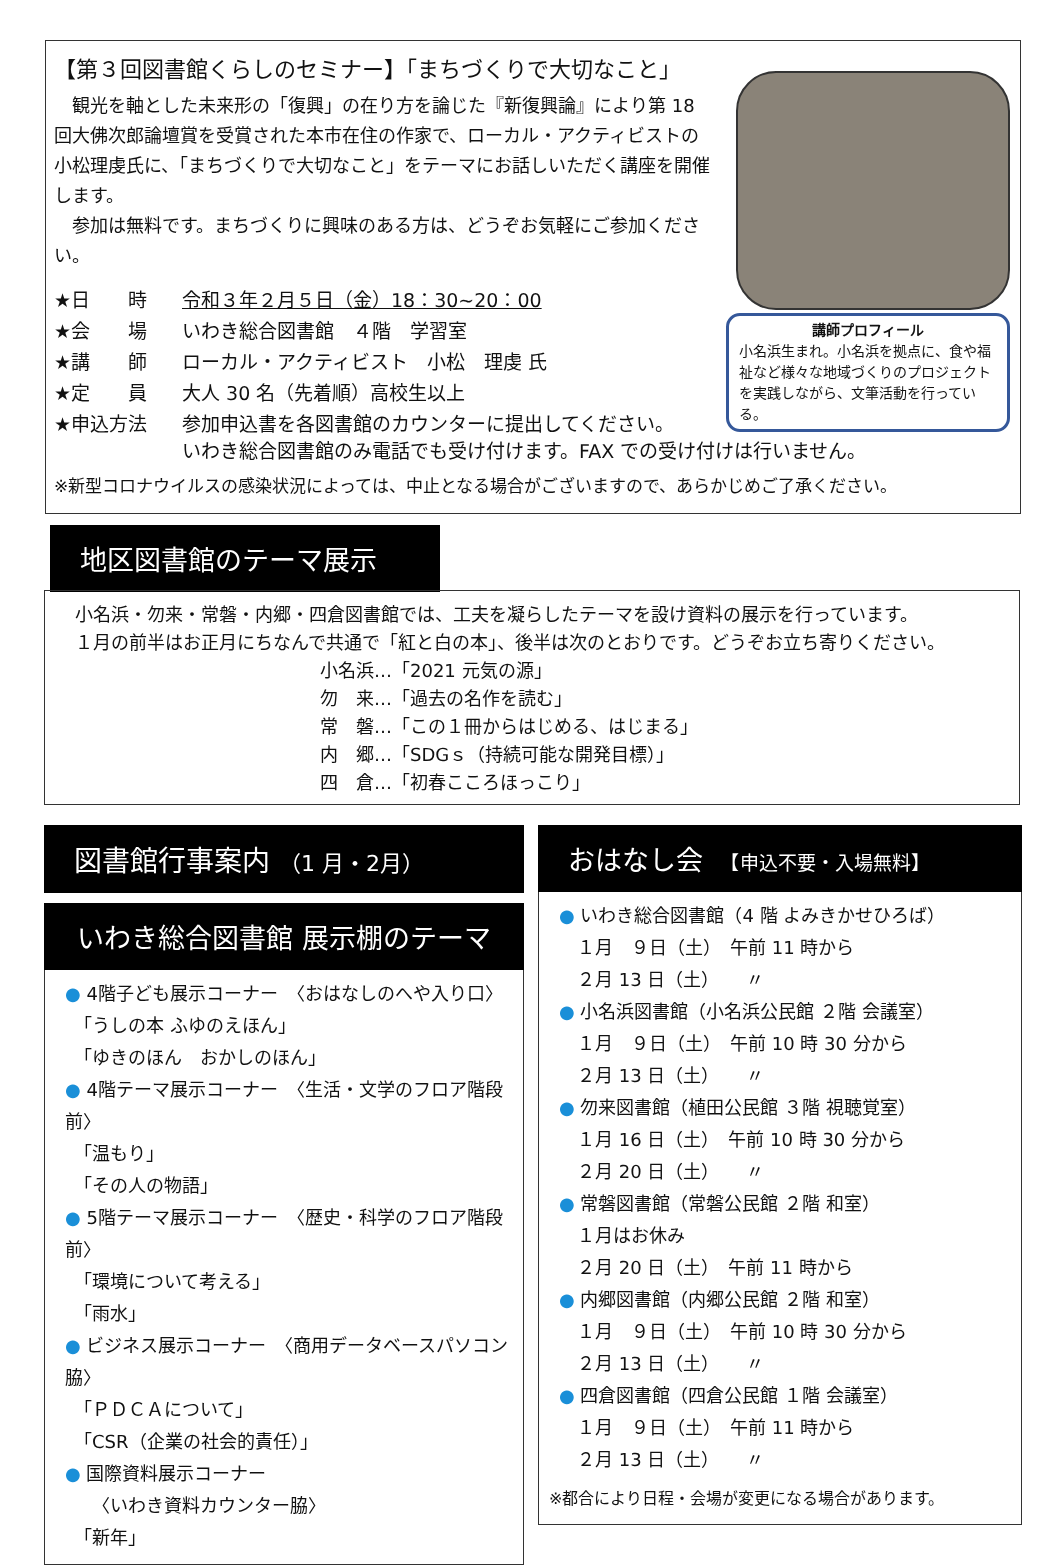【第３回図書館くらしのセミナー】「まちづくりで大切なこと」
　観光を軸とした未来形の「復興」の在り方を論じた『新復興論』により第 18 回大佛次郎論壇賞を受賞された本市在住の作家で、ローカル・アクティビストの小松理虔氏に、「まちづくりで大切なこと」をテーマにお話しいただく講座を開催します。
　参加は無料です。まちづくりに興味のある方は、どうぞお気軽にご参加ください。
| ★日 時 | 令和３年２月５日（金）18：30~20：00 |
| ★会 場 | いわき総合図書館 ４階 学習室 |
| ★講 師 | ローカル・アクティビスト 小松 理虔 氏 |
| ★定 員 | 大人 30 名（先着順）高校生以上 |
| ★申込方法 | 参加申込書を各図書館のカウンターに提出してください。 いわき総合図書館のみ電話でも受け付けます。FAX での受け付けは行いません。 |
※新型コロナウイルスの感染状況によっては、中止となる場合がございますので、あらかじめご了承ください。
講師プロフィール
小名浜生まれ。小名浜を拠点に、食や福祉など様々な地域づくりのプロジェクトを実践しながら、文筆活動を行っている。
地区図書館のテーマ展示
小名浜・勿来・常磐・内郷・四倉図書館では、工夫を凝らしたテーマを設け資料の展示を行っています。
１月の前半はお正月にちなんで共通で「紅と白の本」、後半は次のとおりです。どうぞお立ち寄りください。
小名浜…「2021 元気の源」
勿　来…「過去の名作を読む」
常　磐…「この１冊からはじめる、はじまる」
内　郷…「SDGｓ（持続可能な開発目標）」
四　倉…「初春こころほっこり」
図書館行事案内 （1 月・2月）
いわき総合図書館 展示棚のテーマ
● 4階子ども展示コーナー　〈おはなしのへや入り口〉
　「うしの本 ふゆのえほん」
　「ゆきのほん　おかしのほん」
● 4階テーマ展示コーナー　〈生活・文学のフロア階段前〉
　「温もり」
　「その人の物語」
● 5階テーマ展示コーナー　〈歴史・科学のフロア階段前〉
　「環境について考える」
　「雨水」
● ビジネス展示コーナー　〈商用データベースパソコン脇〉
　「ＰＤＣＡについて」
　「CSR（企業の社会的責任）」
● 国際資料展示コーナー
　　〈いわき資料カウンター脇〉
　「新年」
おはなし会　【申込不要・入場無料】
● いわき総合図書館（4 階 よみきかせひろば）
　１月　９日（土）　午前 11 時から
　２月 13 日（土）　　〃
● 小名浜図書館（小名浜公民館 ２階 会議室）
　１月　９日（土）　午前 10 時 30 分から
　２月 13 日（土）　　〃
● 勿来図書館（植田公民館 ３階 視聴覚室）
　１月 16 日（土）　午前 10 時 30 分から
　２月 20 日（土）　　〃
● 常磐図書館（常磐公民館 ２階 和室）
　１月はお休み
　２月 20 日（土）　午前 11 時から
● 内郷図書館（内郷公民館 ２階 和室）
　１月　９日（土）　午前 10 時 30 分から
　２月 13 日（土）　　〃
● 四倉図書館（四倉公民館 １階 会議室）
　１月　９日（土）　午前 11 時から
　２月 13 日（土）　　〃
※都合により日程・会場が変更になる場合があります。